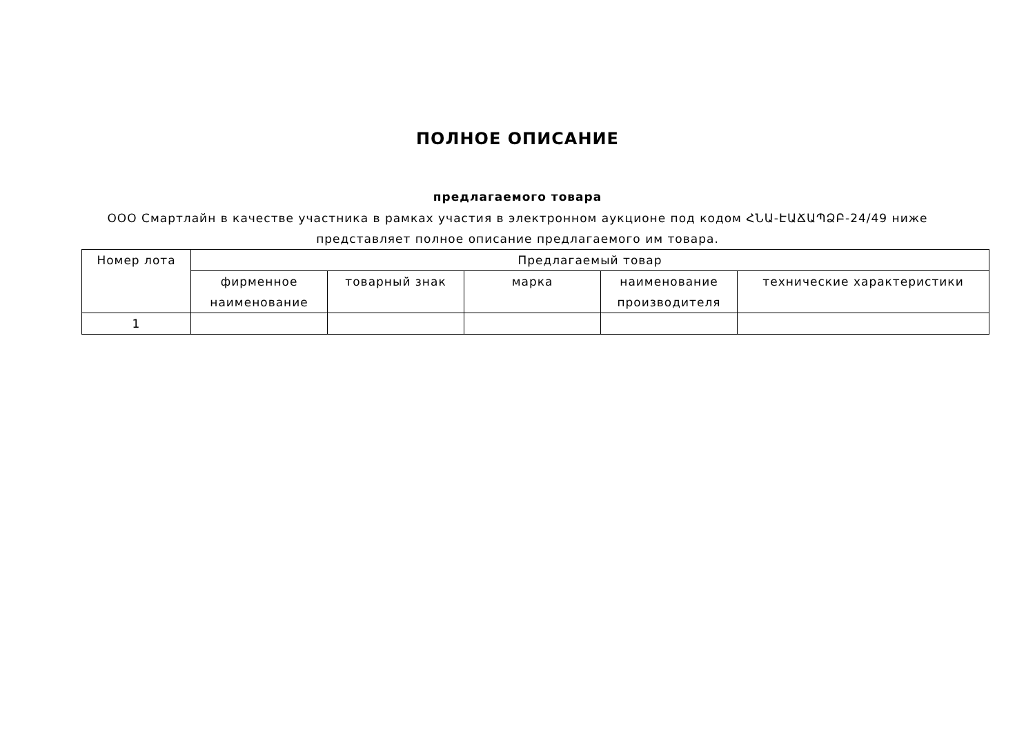ПОЛНОЕ ОПИСАНИЕ
предлагаемого товара
ООО Смартлайн в качестве участника в рамках участия в электронном аукционе под кодом ՀՆԱ-ԷԱՃԱՊՁԲ-24/49 ниже представляет полное описание предлагаемого им товара.
| Номер лота | Предлагаемый товар | | | | |
| --- | --- | --- | --- | --- | --- |
| | фирменное наименование | товарный знак | марка | наименование производителя | технические характеристики |
| 1 | | | | | |